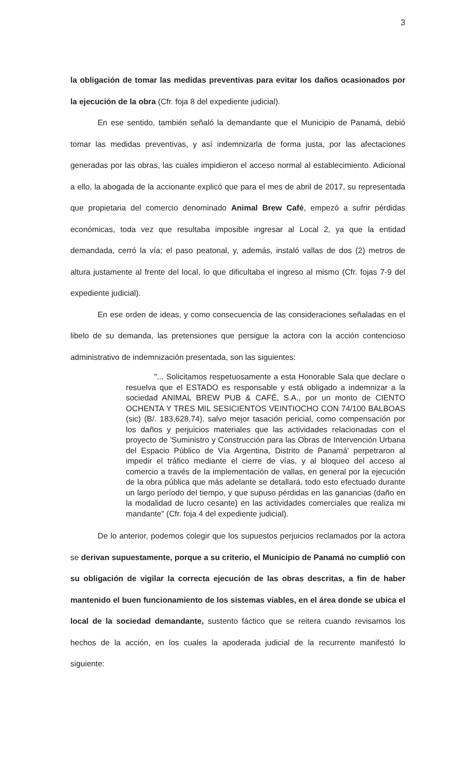3
la obligación de tomar las medidas preventivas para evitar los daños ocasionados por la ejecución de la obra (Cfr. foja 8 del expediente judicial).
En ese sentido, también señaló la demandante que el Municipio de Panamá, debió tomar las medidas preventivas, y así indemnizarla de forma justa, por las afectaciones generadas por las obras, las cuales impidieron el acceso normal al establecimiento. Adicional a ello, la abogada de la accionante explicó que para el mes de abril de 2017, su representada que propietaria del comercio denominado Animal Brew Café, empezó a sufrir pérdidas económicas, toda vez que resultaba imposible ingresar al Local 2, ya que la entidad demandada, cerró la vía; el paso peatonal, y, además, instaló vallas de dos (2) metros de altura justamente al frente del local, lo que dificultaba el ingreso al mismo (Cfr. fojas 7-9 del expediente judicial).
En ese orden de ideas, y como consecuencia de las consideraciones señaladas en el libelo de su demanda, las pretensiones que persigue la actora con la acción contencioso administrativo de indemnización presentada, son las siguientes:
"... Solicitamos respetuosamente a esta Honorable Sala que declare o resuelva que el ESTADO es responsable y está obligado a indemnizar a la sociedad ANIMAL BREW PUB & CAFÉ, S.A., por un monto de CIENTO OCHENTA Y TRES MIL SESICIENTOS VEINTIOCHO CON 74/100 BALBOAS (sic) (B/. 183,628.74), salvo mejor tasación pericial, como compensación por los daños y perjuicios materiales que las actividades relacionadas con el proyecto de 'Suministro y Construcción para las Obras de Intervención Urbana del Espacio Público de Vía Argentina, Distrito de Panamá' perpetraron al impedir el tráfico mediante el cierre de vías, y al bloqueo del acceso al comercio a través de la implementación de vallas, en general por la ejecución de la obra pública que más adelante se detallará, todo esto efectuado durante un largo período del tiempo, y que supuso pérdidas en las ganancias (daño en la modalidad de lucro cesante) en las actividades comerciales que realiza mi mandante" (Cfr. foja 4 del expediente judicial).
De lo anterior, podemos colegir que los supuestos perjuicios reclamados por la actora se derivan supuestamente, porque a su criterio, el Municipio de Panamá no cumplió con su obligación de vigilar la correcta ejecución de las obras descritas, a fin de haber mantenido el buen funcionamiento de los sistemas viables, en el área donde se ubica el local de la sociedad demandante, sustento fáctico que se reitera cuando revisamos los hechos de la acción, en los cuales la apoderada judicial de la recurrente manifestó lo siguiente: